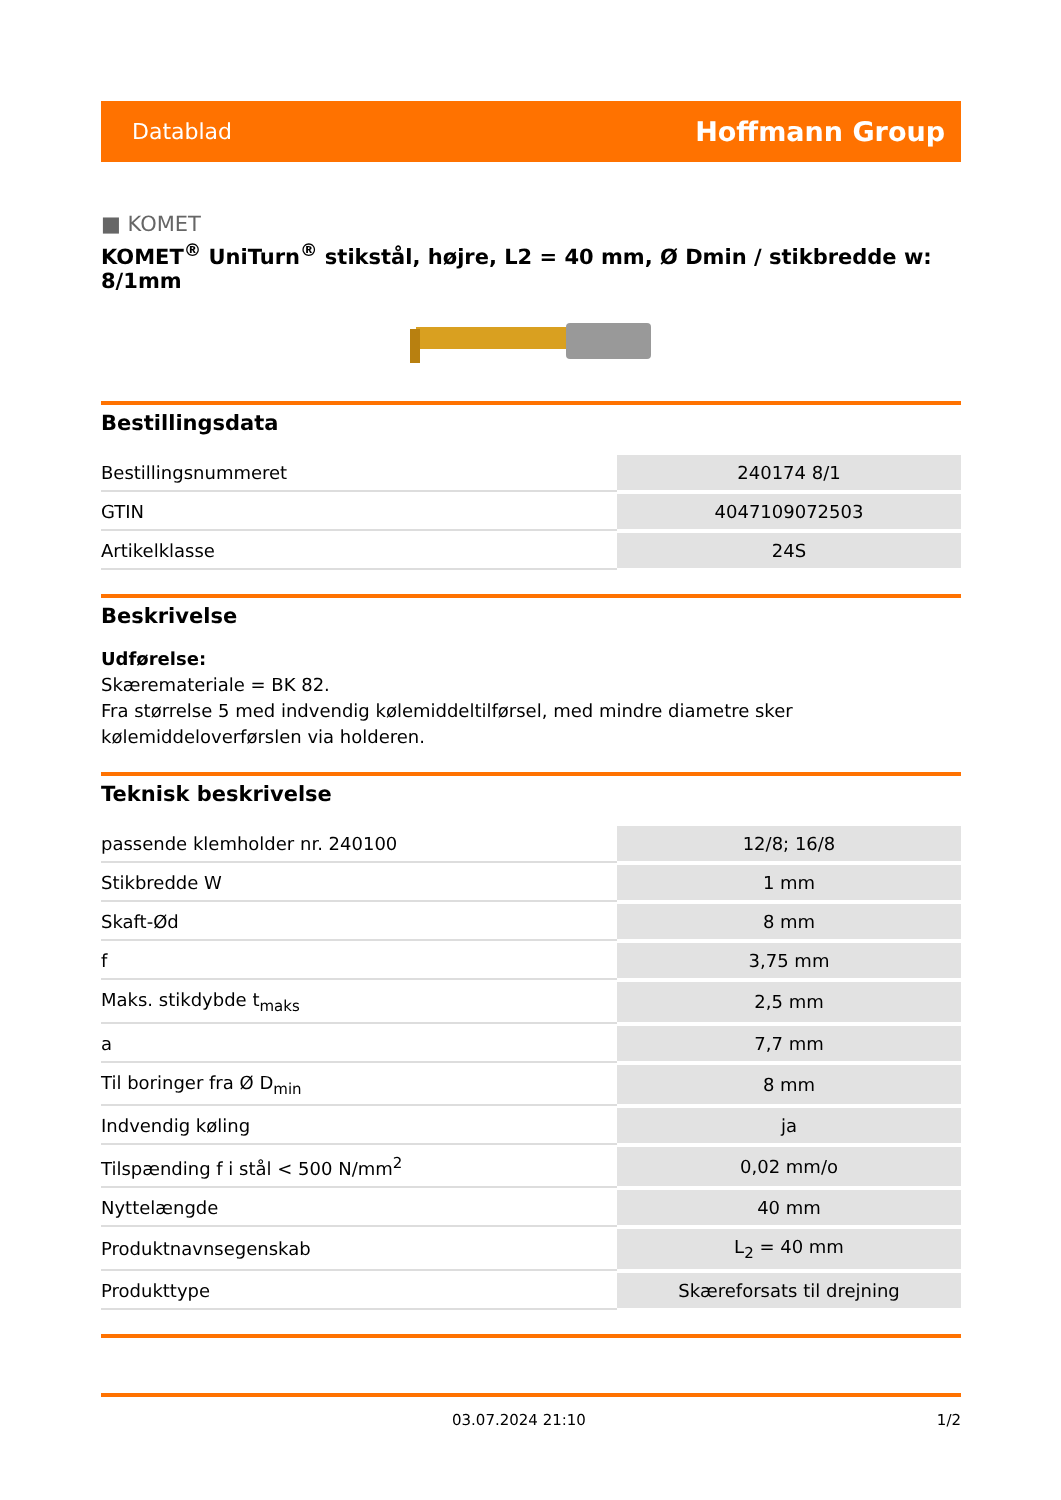Datablad Hoffmann Group
■ KOMET
KOMET<sup>®</sup> UniTurn<sup>®</sup> stikstål, højre, L2 = 40 mm, Ø Dmin / stikbredde w: 8/1mm
Bestillingsdata
| Bestillingsnummeret | 240174 8/1 |
| GTIN | 4047109072503 |
| Artikelklasse | 24S |
Beskrivelse
Udførelse:
Skæremateriale = BK 82.
Fra størrelse 5 med indvendig kølemiddeltilførsel, med mindre diametre sker kølemiddeloverførslen via holderen.
Teknisk beskrivelse
| passende klemholder nr. 240100 | 12/8; 16/8 |
| Stikbredde W | 1 mm |
| Skaft-Ød | 8 mm |
| f | 3,75 mm |
| Maks. stikdybde t<sub>maks</sub> | 2,5 mm |
| a | 7,7 mm |
| Til boringer fra Ø D<sub>min</sub> | 8 mm |
| Indvendig køling | ja |
| Tilspænding f i stål < 500 N/mm<sup>2</sup> | 0,02 mm/o |
| Nyttelængde | 40 mm |
| Produktnavnsegenskab | L<sub>2</sub> = 40 mm |
| Produkttype | Skæreforsats til drejning |
03.07.2024 21:10 1/2